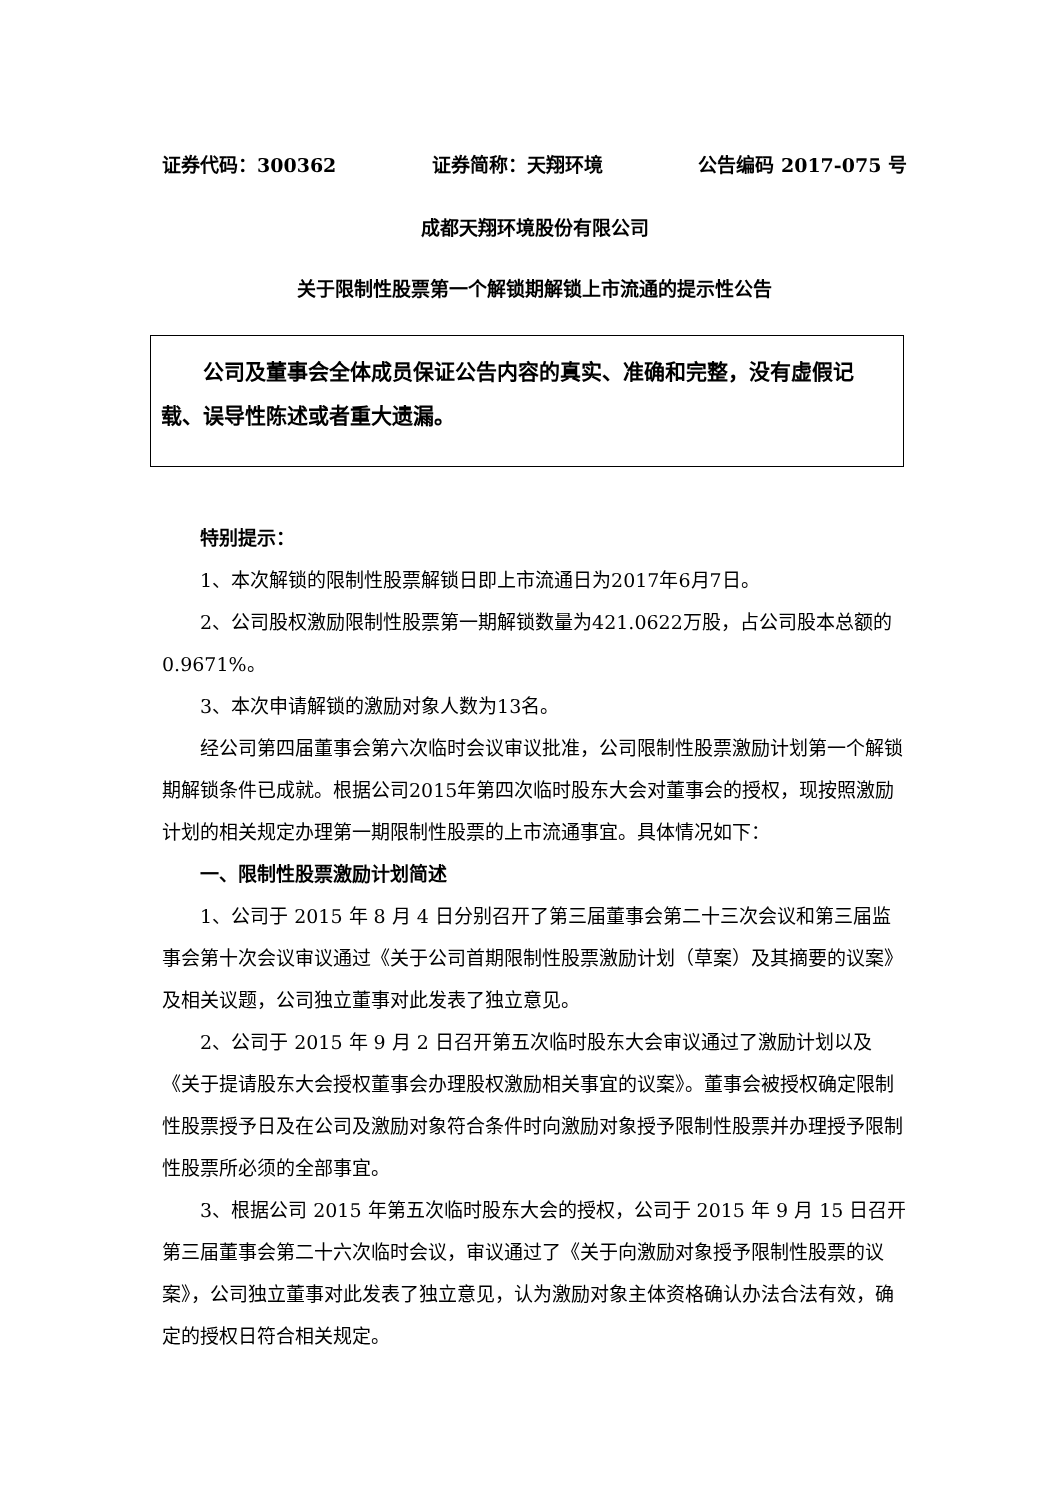证券代码：300362 证券简称：天翔环境 公告编码 2017-075 号
成都天翔环境股份有限公司
关于限制性股票第一个解锁期解锁上市流通的提示性公告
公司及董事会全体成员保证公告内容的真实、准确和完整，没有虚假记载、误导性陈述或者重大遗漏。
特别提示：
1、本次解锁的限制性股票解锁日即上市流通日为2017年6月7日。
2、公司股权激励限制性股票第一期解锁数量为421.0622万股，占公司股本总额的0.9671%。
3、本次申请解锁的激励对象人数为13名。
经公司第四届董事会第六次临时会议审议批准，公司限制性股票激励计划第一个解锁期解锁条件已成就。根据公司2015年第四次临时股东大会对董事会的授权，现按照激励计划的相关规定办理第一期限制性股票的上市流通事宜。具体情况如下：
一、限制性股票激励计划简述
1、公司于 2015 年 8 月 4 日分别召开了第三届董事会第二十三次会议和第三届监事会第十次会议审议通过《关于公司首期限制性股票激励计划（草案）及其摘要的议案》及相关议题，公司独立董事对此发表了独立意见。
2、公司于 2015 年 9 月 2 日召开第五次临时股东大会审议通过了激励计划以及《关于提请股东大会授权董事会办理股权激励相关事宜的议案》。董事会被授权确定限制性股票授予日及在公司及激励对象符合条件时向激励对象授予限制性股票并办理授予限制性股票所必须的全部事宜。
3、根据公司 2015 年第五次临时股东大会的授权，公司于 2015 年 9 月 15 日召开第三届董事会第二十六次临时会议，审议通过了《关于向激励对象授予限制性股票的议案》，公司独立董事对此发表了独立意见，认为激励对象主体资格确认办法合法有效，确定的授权日符合相关规定。